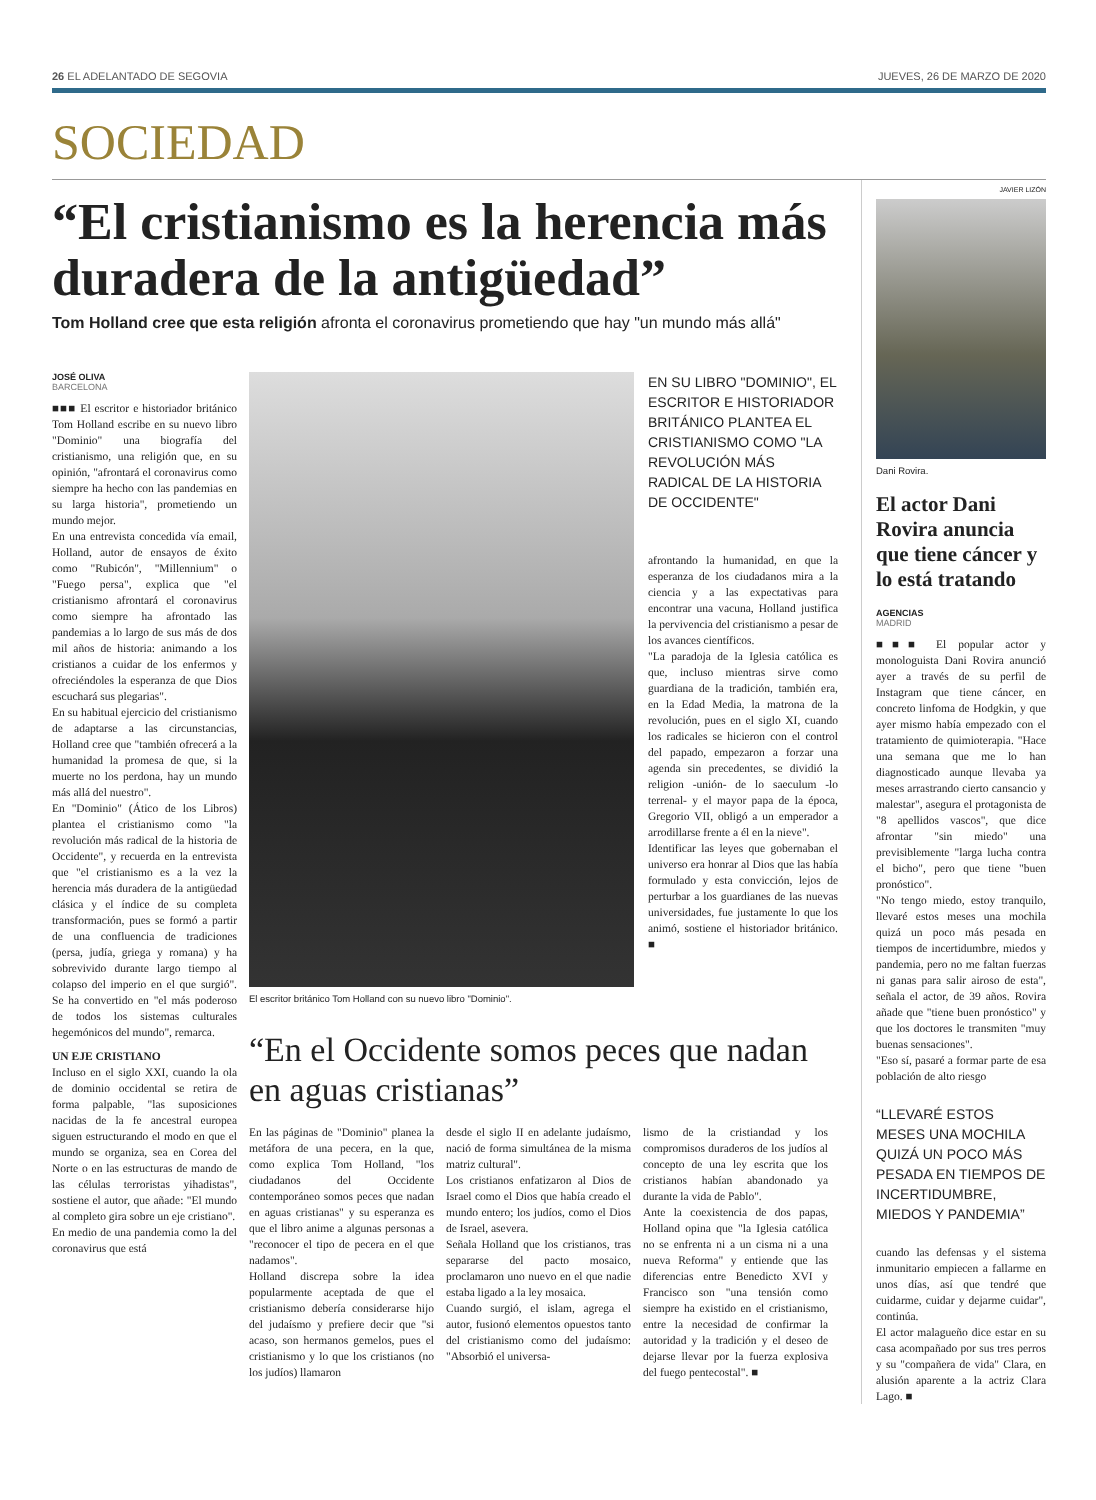26 EL ADELANTADO DE SEGOVIA JUEVES, 26 DE MARZO DE 2020
SOCIEDAD
“El cristianismo es la herencia más duradera de la antigüedad”
Tom Holland cree que esta religión afronta el coronavirus prometiendo que hay "un mundo más allá"
JOSÉ OLIVA
BARCELONA
■■■ El escritor e historiador británico Tom Holland escribe en su nuevo libro "Dominio" una biografía del cristianismo, una religión que, en su opinión, "afrontará el coronavirus como siempre ha hecho con las pandemias en su larga historia", prometiendo un mundo mejor.
En una entrevista concedida vía email, Holland, autor de ensayos de éxito como "Rubicón", "Millennium" o "Fuego persa", explica que "el cristianismo afrontará el coronavirus como siempre ha afrontado las pandemias a lo largo de sus más de dos mil años de historia: animando a los cristianos a cuidar de los enfermos y ofreciéndoles la esperanza de que Dios escuchará sus plegarias".
En su habitual ejercicio del cristianismo de adaptarse a las circunstancias, Holland cree que "también ofrecerá a la humanidad la promesa de que, si la muerte no los perdona, hay un mundo más allá del nuestro".
En "Dominio" (Ático de los Libros) plantea el cristianismo como "la revolución más radical de la historia de Occidente", y recuerda en la entrevista que "el cristianismo es a la vez la herencia más duradera de la antigüedad clásica y el índice de su completa transformación, pues se formó a partir de una confluencia de tradiciones (persa, judía, griega y romana) y ha sobrevivido durante largo tiempo al colapso del imperio en el que surgió". Se ha convertido en "el más poderoso de todos los sistemas culturales hegemónicos del mundo", remarca.
UN EJE CRISTIANO
Incluso en el siglo XXI, cuando la ola de dominio occidental se retira de forma palpable, "las suposiciones nacidas de la fe ancestral europea siguen estructurando el modo en que el mundo se organiza, sea en Corea del Norte o en las estructuras de mando de las células terroristas yihadistas", sostiene el autor, que añade: "El mundo al completo gira sobre un eje cristiano".
En medio de una pandemia como la del coronavirus que está
El escritor británico Tom Holland con su nuevo libro "Dominio".
EN SU LIBRO "DOMINIO", EL ESCRITOR E HISTORIADOR BRITÁNICO PLANTEA EL CRISTIANISMO COMO "LA REVOLUCIÓN MÁS RADICAL DE LA HISTORIA DE OCCIDENTE"
afrontando la humanidad, en que la esperanza de los ciudadanos mira a la ciencia y a las expectativas para encontrar una vacuna, Holland justifica la pervivencia del cristianismo a pesar de los avances científicos.
"La paradoja de la Iglesia católica es que, incluso mientras sirve como guardiana de la tradición, también era, en la Edad Media, la matrona de la revolución, pues en el siglo XI, cuando los radicales se hicieron con el control del papado, empezaron a forzar una agenda sin precedentes, se dividió la religion -unión- de lo saeculum -lo terrenal- y el mayor papa de la época, Gregorio VII, obligó a un emperador a arrodillarse frente a él en la nieve".
Identificar las leyes que gobernaban el universo era honrar al Dios que las había formulado y esta convicción, lejos de perturbar a los guardianes de las nuevas universidades, fue justamente lo que los animó, sostiene el historiador británico. ■
“En el Occidente somos peces que nadan en aguas cristianas”
En las páginas de "Dominio" planea la metáfora de una pecera, en la que, como explica Tom Holland, "los ciudadanos del Occidente contemporáneo somos peces que nadan en aguas cristianas" y su esperanza es que el libro anime a algunas personas a "reconocer el tipo de pecera en el que nadamos".
Holland discrepa sobre la idea popularmente aceptada de que el cristianismo debería considerarse hijo del judaísmo y prefiere decir que "si acaso, son hermanos gemelos, pues el cristianismo y lo que los cristianos (no los judíos) llamaron
desde el siglo II en adelante judaísmo, nació de forma simultánea de la misma matriz cultural".
Los cristianos enfatizaron al Dios de Israel como el Dios que había creado el mundo entero; los judíos, como el Dios de Israel, asevera.
Señala Holland que los cristianos, tras separarse del pacto mosaico, proclamaron uno nuevo en el que nadie estaba ligado a la ley mosaica.
Cuando surgió, el islam, agrega el autor, fusionó elementos opuestos tanto del cristianismo como del judaísmo: "Absorbió el universa-
lismo de la cristiandad y los compromisos duraderos de los judíos al concepto de una ley escrita que los cristianos habían abandonado ya durante la vida de Pablo".
Ante la coexistencia de dos papas, Holland opina que "la Iglesia católica no se enfrenta ni a un cisma ni a una nueva Reforma" y entiende que las diferencias entre Benedicto XVI y Francisco son "una tensión como siempre ha existido en el cristianismo, entre la necesidad de confirmar la autoridad y la tradición y el deseo de dejarse llevar por la fuerza explosiva del fuego pentecostal". ■
JAVIER LIZÓN
Dani Rovira.
El actor Dani Rovira anuncia que tiene cáncer y lo está tratando
AGENCIAS
MADRID
■■■ El popular actor y monologuista Dani Rovira anunció ayer a través de su perfil de Instagram que tiene cáncer, en concreto linfoma de Hodgkin, y que ayer mismo había empezado con el tratamiento de quimioterapia. "Hace una semana que me lo han diagnosticado aunque llevaba ya meses arrastrando cierto cansancio y malestar", asegura el protagonista de "8 apellidos vascos", que dice afrontar "sin miedo" una previsiblemente "larga lucha contra el bicho", pero que tiene "buen pronóstico".
"No tengo miedo, estoy tranquilo, llevaré estos meses una mochila quizá un poco más pesada en tiempos de incertidumbre, miedos y pandemia, pero no me faltan fuerzas ni ganas para salir airoso de esta", señala el actor, de 39 años. Rovira añade que "tiene buen pronóstico" y que los doctores le transmiten "muy buenas sensaciones".
"Eso sí, pasaré a formar parte de esa población de alto riesgo
“LLEVARÉ ESTOS MESES UNA MOCHILA QUIZÁ UN POCO MÁS PESADA EN TIEMPOS DE INCERTIDUMBRE, MIEDOS Y PANDEMIA”
cuando las defensas y el sistema inmunitario empiecen a fallarme en unos días, así que tendré que cuidarme, cuidar y dejarme cuidar", continúa.
El actor malagueño dice estar en su casa acompañado por sus tres perros y su "compañera de vida" Clara, en alusión aparente a la actriz Clara Lago. ■